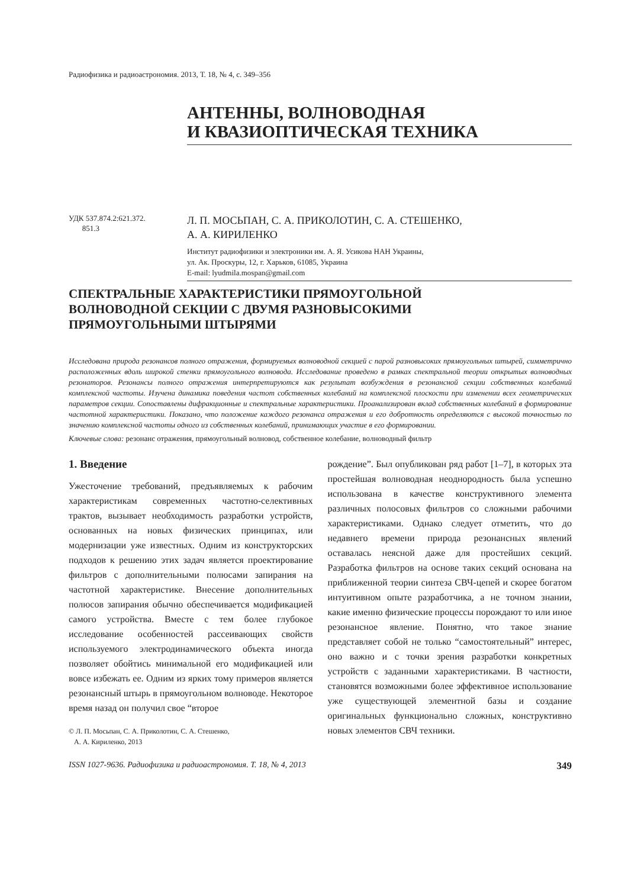Радиофизика и радиоастрономия. 2013, Т. 18, № 4, с. 349–356
АНТЕННЫ, ВОЛНОВОДНАЯ
И КВАЗИОПТИЧЕСКАЯ ТЕХНИКА
УДК 537.874.2:621.372.
851.3
Л. П. МОСЬПАН, С. А. ПРИКОЛОТИН, С. А. СТЕШЕНКО,
А. А. КИРИЛЕНКО
Институт радиофизики и электроники им. А. Я. Усикова НАН Украины,
ул. Ак. Проскуры, 12, г. Харьков, 61085, Украина
E-mail: lyudmila.mospan@gmail.com
СПЕКТРАЛЬНЫЕ ХАРАКТЕРИСТИКИ ПРЯМОУГОЛЬНОЙ
ВОЛНОВОДНОЙ СЕКЦИИ С ДВУМЯ РАЗНОВЫСОКИМИ
ПРЯМОУГОЛЬНЫМИ ШТЫРЯМИ
Исследована природа резонансов полного отражения, формируемых волноводной секцией с парой разновысоких прямоугольных штырей, симметрично расположенных вдоль широкой стенки прямоугольного волновода. Исследование проведено в рамках спектральной теории открытых волноводных резонаторов. Резонансы полного отражения интерпретируются как результат возбуждения в резонансной секции собственных колебаний комплексной частоты. Изучена динамика поведения частот собственных колебаний на комплексной плоскости при изменении всех геометрических параметров секции. Сопоставлены дифракционные и спектральные характеристики. Проанализирован вклад собственных колебаний в формирование частотной характеристики. Показано, что положение каждого резонанса отражения и его добротность определяются с высокой точностью по значению комплексной частоты одного из собственных колебаний, принимающих участие в его формировании.
Ключевые слова: резонанс отражения, прямоугольный волновод, собственное колебание, волноводный фильтр
1. Введение
Ужесточение требований, предъявляемых к рабочим характеристикам современных частотно-селективных трактов, вызывает необходимость разработки устройств, основанных на новых физических принципах, или модернизации уже известных. Одним из конструкторских подходов к решению этих задач является проектирование фильтров с дополнительными полюсами запирания на частотной характеристике. Внесение дополнительных полюсов запирания обычно обеспечивается модификацией самого устройства. Вместе с тем более глубокое исследование особенностей рассеивающих свойств используемого электродинамического объекта иногда позволяет обойтись минимальной его модификацией или вовсе избежать ее. Одним из ярких тому примеров является резонансный штырь в прямоугольном волноводе. Некоторое время назад он получил свое “второе
© Л. П. Мосьпан, С. А. Приколотин, С. А. Стешенко,
А. А. Кириленко, 2013
рождение”. Был опубликован ряд работ [1–7], в которых эта простейшая волноводная неоднородность была успешно использована в качестве конструктивного элемента различных полосовых фильтров со сложными рабочими характеристиками. Однако следует отметить, что до недавнего времени природа резонансных явлений оставалась неясной даже для простейших секций. Разработка фильтров на основе таких секций основана на приближенной теории синтеза СВЧ-цепей и скорее богатом интуитивном опыте разработчика, а не точном знании, какие именно физические процессы порождают то или иное резонансное явление. Понятно, что такое знание представляет собой не только “самостоятельный” интерес, оно важно и с точки зрения разработки конкретных устройств с заданными характеристиками. В частности, становятся возможными более эффективное использование уже существующей элементной базы и создание оригинальных функционально сложных, конструктивно новых элементов СВЧ техники.
ISSN 1027-9636. Радиофизика и радиоастрономия. Т. 18, № 4, 2013 349